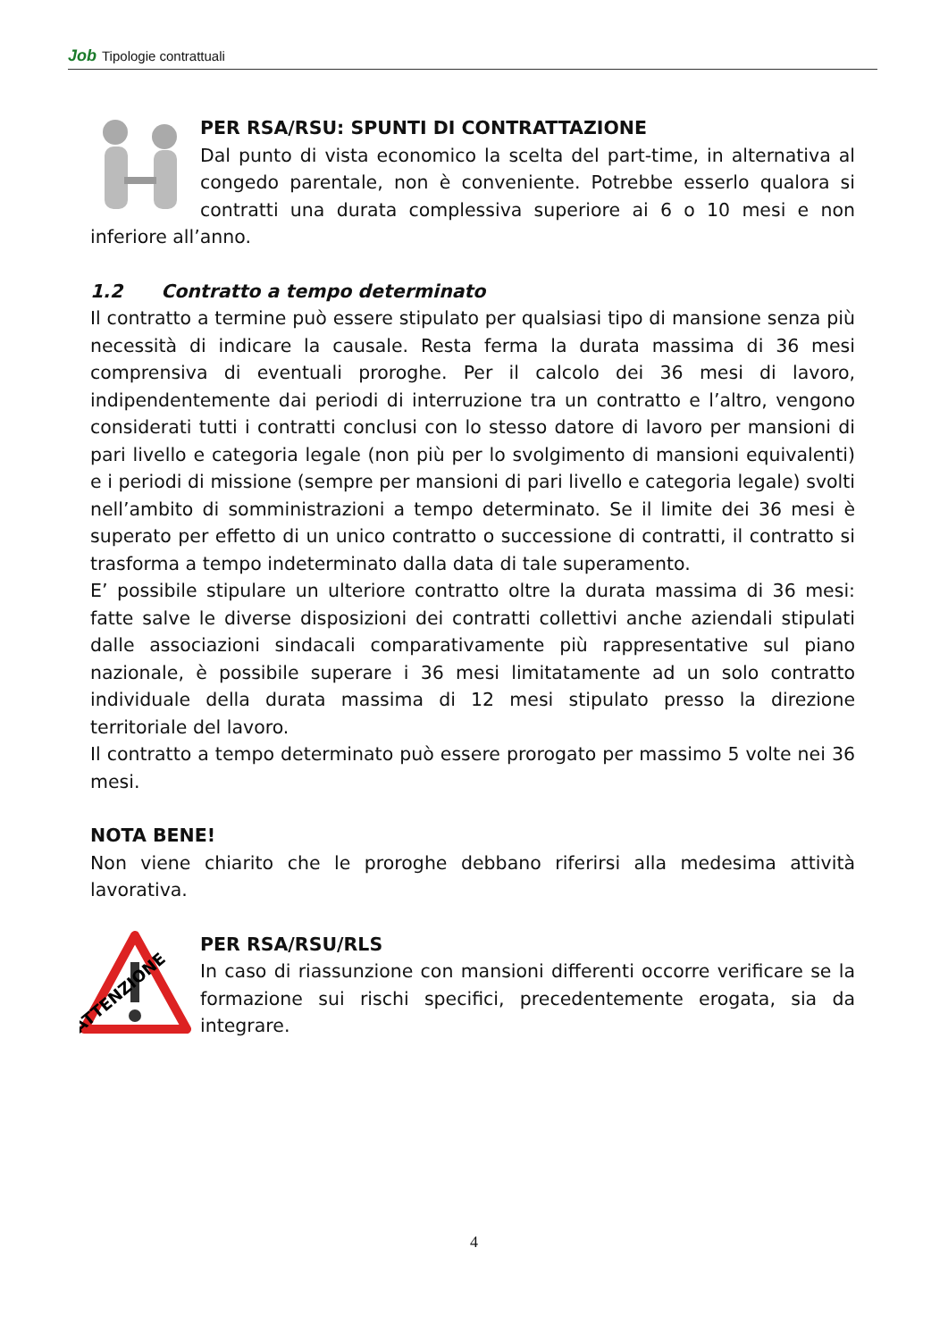Job Tipologie contrattuali
PER RSA/RSU: SPUNTI DI CONTRATTAZIONE
Dal punto di vista economico la scelta del part-time, in alternativa al congedo parentale, non è conveniente. Potrebbe esserlo qualora si contratti una durata complessiva superiore ai 6 o 10 mesi e non inferiore all’anno.
1.2 Contratto a tempo determinato
Il contratto a termine può essere stipulato per qualsiasi tipo di mansione senza più necessità di indicare la causale. Resta ferma la durata massima di 36 mesi comprensiva di eventuali proroghe. Per il calcolo dei 36 mesi di lavoro, indipendentemente dai periodi di interruzione tra un contratto e l’altro, vengono considerati tutti i contratti conclusi con lo stesso datore di lavoro per mansioni di pari livello e categoria legale (non più per lo svolgimento di mansioni equivalenti) e i periodi di missione (sempre per mansioni di pari livello e categoria legale) svolti nell’ambito di somministrazioni a tempo determinato. Se il limite dei 36 mesi è superato per effetto di un unico contratto o successione di contratti, il contratto si trasforma a tempo indeterminato dalla data di tale superamento.
E’ possibile stipulare un ulteriore contratto oltre la durata massima di 36 mesi: fatte salve le diverse disposizioni dei contratti collettivi anche aziendali stipulati dalle associazioni sindacali comparativamente più rappresentative sul piano nazionale, è possibile superare i 36 mesi limitatamente ad un solo contratto individuale della durata massima di 12 mesi stipulato presso la direzione territoriale del lavoro.
Il contratto a tempo determinato può essere prorogato per massimo 5 volte nei 36 mesi.
NOTA BENE!
Non viene chiarito che le proroghe debbano riferirsi alla medesima attività lavorativa.
ATTENZIONE
PER RSA/RSU/RLS
In caso di riassunzione con mansioni differenti occorre verificare se la formazione sui rischi specifici, precedentemente erogata, sia da integrare.
4